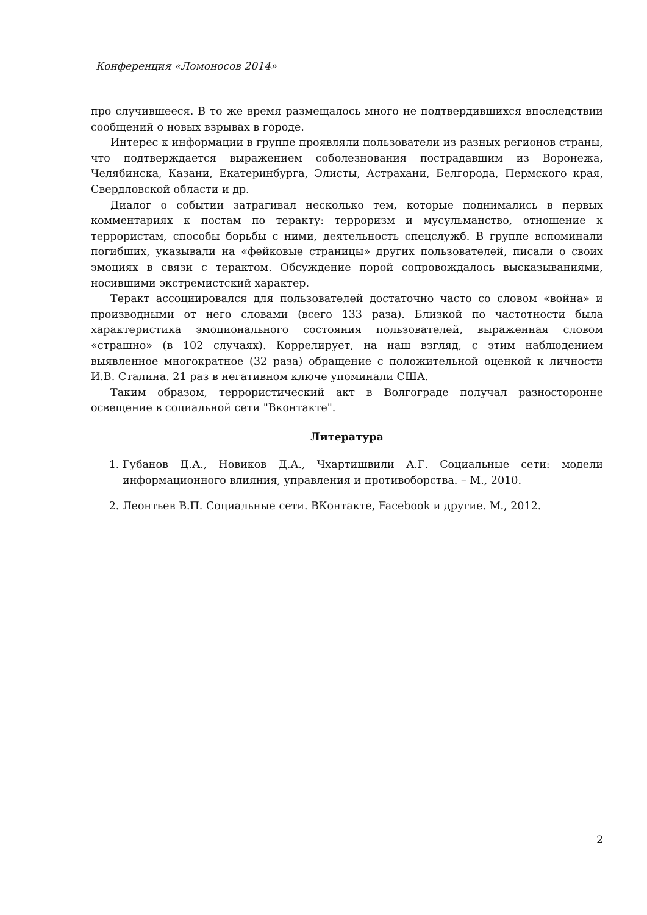Конференция «Ломоносов 2014»
про случившееся. В то же время размещалось много не подтвердившихся впоследствии сообщений о новых взрывах в городе.
Интерес к информации в группе проявляли пользователи из разных регионов страны, что подтверждается выражением соболезнования пострадавшим из Воронежа, Челябинска, Казани, Екатеринбурга, Элисты, Астрахани, Белгорода, Пермского края, Свердловской области и др.
Диалог о событии затрагивал несколько тем, которые поднимались в первых комментариях к постам по теракту: терроризм и мусульманство, отношение к террористам, способы борьбы с ними, деятельность спецслужб. В группе вспоминали погибших, указывали на «фейковые страницы» других пользователей, писали о своих эмоциях в связи с терактом. Обсуждение порой сопровождалось высказываниями, носившими экстремистский характер.
Теракт ассоциировался для пользователей достаточно часто со словом «война» и производными от него словами (всего 133 раза). Близкой по частотности была характеристика эмоционального состояния пользователей, выраженная словом «страшно» (в 102 случаях). Коррелирует, на наш взгляд, с этим наблюдением выявленное многократное (32 раза) обращение с положительной оценкой к личности И.В. Сталина. 21 раз в негативном ключе упоминали США.
Таким образом, террористический акт в Волгограде получал разносторонне освещение в социальной сети "Вконтакте".
Литература
1. Губанов Д.А., Новиков Д.А., Чхартишвили А.Г. Социальные сети: модели информационного влияния, управления и противоборства. – М., 2010.
2. Леонтьев В.П. Социальные сети. ВКонтакте, Facebook и другие. М., 2012.
2